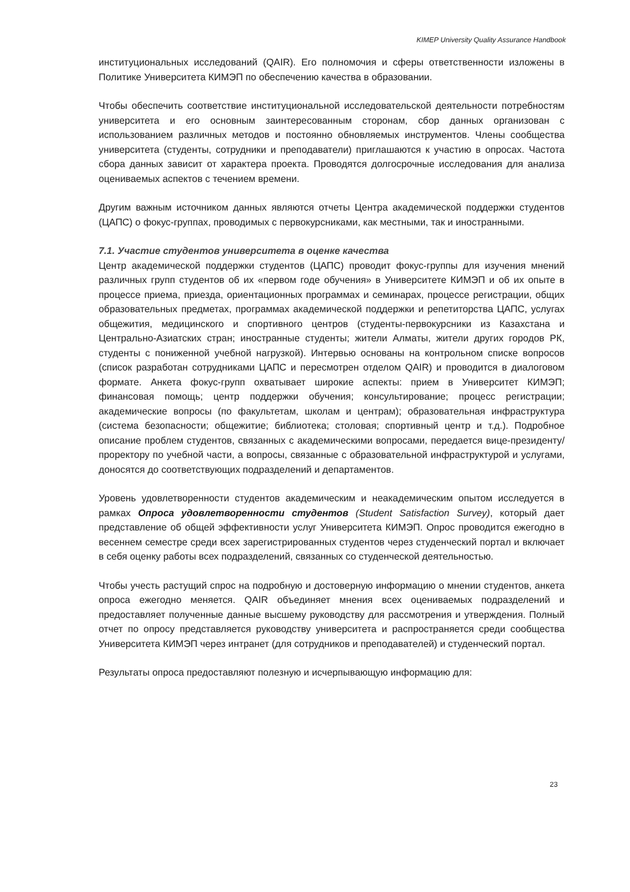KIMEP University Quality Assurance Handbook
институциональных исследований (QAIR). Его полномочия и сферы ответственности изложены в Политике Университета КИМЭП по обеспечению качества в образовании.
Чтобы обеспечить соответствие институциональной исследовательской деятельности потребностям университета и его основным заинтересованным сторонам, сбор данных организован с использованием различных методов и постоянно обновляемых инструментов. Члены сообщества университета (студенты, сотрудники и преподаватели) приглашаются к участию в опросах. Частота сбора данных зависит от характера проекта. Проводятся долгосрочные исследования для анализа оцениваемых аспектов с течением времени.
Другим важным источником данных являются отчеты Центра академической поддержки студентов (ЦАПС) о фокус-группах, проводимых с первокурсниками, как местными, так и иностранными.
7.1. Участие студентов университета в оценке качества
Центр академической поддержки студентов (ЦАПС) проводит фокус-группы для изучения мнений различных групп студентов об их «первом годе обучения» в Университете КИМЭП и об их опыте в процессе приема, приезда, ориентационных программах и семинарах, процессе регистрации, общих образовательных предметах, программах академической поддержки и репетиторства ЦАПС, услугах общежития, медицинского и спортивного центров (студенты-первокурсники из Казахстана и Центрально-Азиатских стран; иностранные студенты; жители Алматы, жители других городов РК, студенты с пониженной учебной нагрузкой). Интервью основаны на контрольном списке вопросов (список разработан сотрудниками ЦАПС и пересмотрен отделом QAIR) и проводится в диалоговом формате. Анкета фокус-групп охватывает широкие аспекты: прием в Университет КИМЭП; финансовая помощь; центр поддержки обучения; консультирование; процесс регистрации; академические вопросы (по факультетам, школам и центрам); образовательная инфраструктура (система безопасности; общежитие; библиотека; столовая; спортивный центр и т.д.). Подробное описание проблем студентов, связанных с академическими вопросами, передается вице-президенту/проректору по учебной части, а вопросы, связанные с образовательной инфраструктурой и услугами, доносятся до соответствующих подразделений и департаментов.
Уровень удовлетворенности студентов академическим и неакадемическим опытом исследуется в рамках Опроса удовлетворенности студентов (Student Satisfaction Survey), который дает представление об общей эффективности услуг Университета КИМЭП. Опрос проводится ежегодно в весеннем семестре среди всех зарегистрированных студентов через студенческий портал и включает в себя оценку работы всех подразделений, связанных со студенческой деятельностью.
Чтобы учесть растущий спрос на подробную и достоверную информацию о мнении студентов, анкета опроса ежегодно меняется. QAIR объединяет мнения всех оцениваемых подразделений и предоставляет полученные данные высшему руководству для рассмотрения и утверждения. Полный отчет по опросу представляется руководству университета и распространяется среди сообщества Университета КИМЭП через интранет (для сотрудников и преподавателей) и студенческий портал.
Результаты опроса предоставляют полезную и исчерпывающую информацию для:
23